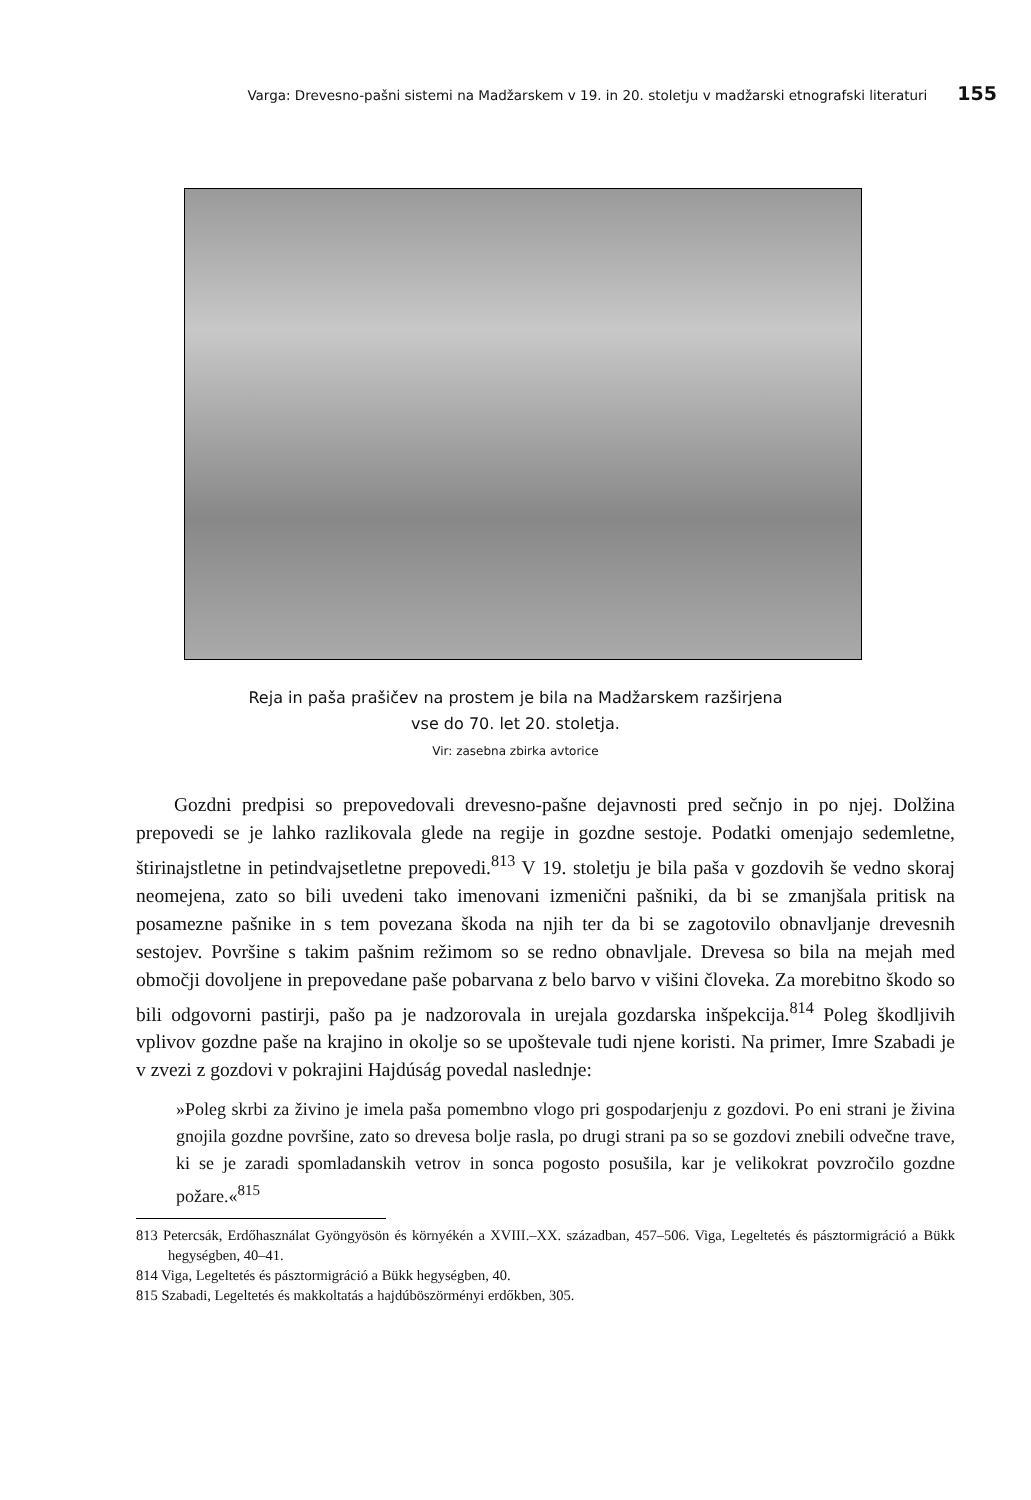Varga: Drevesno-pašni sistemi na Madžarskem v 19. in 20. stoletju v madžarski etnografski literaturi 155
Reja in paša prašičev na prostem je bila na Madžarskem razširjena
vse do 70. let 20. stoletja.
Vir: zasebna zbirka avtorice
Gozdni predpisi so prepovedovali drevesno-pašne dejavnosti pred sečnjo in po njej. Dolžina prepovedi se je lahko razlikovala glede na regije in gozdne sestoje. Podatki omenjajo sedemletne, štirinajstletne in petindvajsetletne prepovedi.<sup>813</sup> V 19. stoletju je bila paša v gozdovih še vedno skoraj neomejena, zato so bili uvedeni tako imenovani izmenični pašniki, da bi se zmanjšala pritisk na posamezne pašnike in s tem povezana škoda na njih ter da bi se zagotovilo obnavljanje drevesnih sestojev. Površine s takim pašnim režimom so se redno obnavljale. Drevesa so bila na mejah med območji dovoljene in prepovedane paše pobarvana z belo barvo v višini človeka. Za morebitno škodo so bili odgovorni pastirji, pašo pa je nadzorovala in urejala gozdarska inšpekcija.<sup>814</sup> Poleg škodljivih vplivov gozdne paše na krajino in okolje so se upoštevale tudi njene koristi. Na primer, Imre Szabadi je v zvezi z gozdovi v pokrajini Hajdúság povedal naslednje:
»Poleg skrbi za živino je imela paša pomembno vlogo pri gospodarjenju z gozdovi. Po eni strani je živina gnojila gozdne površine, zato so drevesa bolje rasla, po drugi strani pa so se gozdovi znebili odvečne trave, ki se je zaradi spomladanskih vetrov in sonca pogosto posušila, kar je velikokrat povzročilo gozdne požare.«<sup>815</sup>
813 Petercsák, Erdőhasználat Gyöngyösön és környékén a XVIII.–XX. században, 457–506. Viga, Legeltetés és pásztormigráció a Bükk hegységben, 40–41.
814 Viga, Legeltetés és pásztormigráció a Bükk hegységben, 40.
815 Szabadi, Legeltetés és makkoltatás a hajdúböszörményi erdőkben, 305.